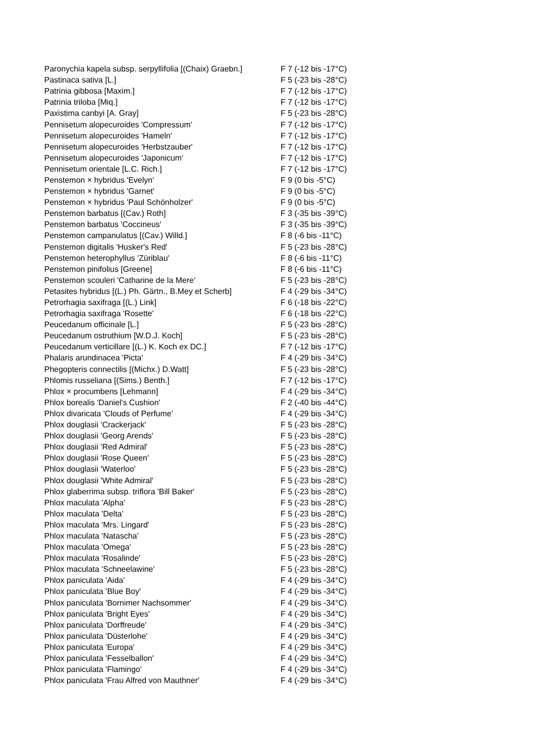| Paronychia kapela subsp. serpyllifolia [(Chaix) Graebn.] | F 7 (-12 bis -17°C) |
| Pastinaca sativa [L.] | F 5 (-23 bis -28°C) |
| Patrinia gibbosa [Maxim.] | F 7 (-12 bis -17°C) |
| Patrinia triloba [Miq.] | F 7 (-12 bis -17°C) |
| Paxistima canbyi [A. Gray] | F 5 (-23 bis -28°C) |
| Pennisetum alopecuroides 'Compressum' | F 7 (-12 bis -17°C) |
| Pennisetum alopecuroides 'Hameln' | F 7 (-12 bis -17°C) |
| Pennisetum alopecuroides 'Herbstzauber' | F 7 (-12 bis -17°C) |
| Pennisetum alopecuroides 'Japonicum' | F 7 (-12 bis -17°C) |
| Pennisetum orientale [L.C. Rich.] | F 7 (-12 bis -17°C) |
| Penstemon × hybridus 'Evelyn' | F 9 (0 bis -5°C) |
| Penstemon × hybridus 'Garnet' | F 9 (0 bis -5°C) |
| Penstemon × hybridus 'Paul Schönholzer' | F 9 (0 bis -5°C) |
| Penstemon barbatus [(Cav.) Roth] | F 3 (-35 bis -39°C) |
| Penstemon barbatus 'Coccineus' | F 3 (-35 bis -39°C) |
| Penstemon campanulatus [(Cav.) Willd.] | F 8 (-6 bis -11°C) |
| Penstemon digitalis 'Husker's Red' | F 5 (-23 bis -28°C) |
| Penstemon heterophyllus 'Züriblau' | F 8 (-6 bis -11°C) |
| Penstemon pinifolius [Greene] | F 8 (-6 bis -11°C) |
| Penstemon scouleri 'Catharine de la Mere' | F 5 (-23 bis -28°C) |
| Petasites hybridus [(L.) Ph. Gärtn., B.Mey et Scherb] | F 4 (-29 bis -34°C) |
| Petrorhagia saxifraga [(L.) Link] | F 6 (-18 bis -22°C) |
| Petrorhagia saxifraga 'Rosette' | F 6 (-18 bis -22°C) |
| Peucedanum officinale [L.] | F 5 (-23 bis -28°C) |
| Peucedanum ostruthium [W.D.J. Koch] | F 5 (-23 bis -28°C) |
| Peucedanum verticillare [(L.) K. Koch ex DC.] | F 7 (-12 bis -17°C) |
| Phalaris arundinacea 'Picta' | F 4 (-29 bis -34°C) |
| Phegopteris connectilis [(Michx.) D.Watt] | F 5 (-23 bis -28°C) |
| Phlomis russeliana [(Sims.) Benth.] | F 7 (-12 bis -17°C) |
| Phlox × procumbens [Lehmann] | F 4 (-29 bis -34°C) |
| Phlox borealis 'Daniel's Cushion' | F 2 (-40 bis -44°C) |
| Phlox divaricata 'Clouds of Perfume' | F 4 (-29 bis -34°C) |
| Phlox douglasii 'Crackerjack' | F 5 (-23 bis -28°C) |
| Phlox douglasii 'Georg Arends' | F 5 (-23 bis -28°C) |
| Phlox douglasii 'Red Admiral' | F 5 (-23 bis -28°C) |
| Phlox douglasii 'Rose Queen' | F 5 (-23 bis -28°C) |
| Phlox douglasii 'Waterloo' | F 5 (-23 bis -28°C) |
| Phlox douglasii 'White Admiral' | F 5 (-23 bis -28°C) |
| Phlox glaberrima subsp. triflora 'Bill Baker' | F 5 (-23 bis -28°C) |
| Phlox maculata 'Alpha' | F 5 (-23 bis -28°C) |
| Phlox maculata 'Delta' | F 5 (-23 bis -28°C) |
| Phlox maculata 'Mrs. Lingard' | F 5 (-23 bis -28°C) |
| Phlox maculata 'Natascha' | F 5 (-23 bis -28°C) |
| Phlox maculata 'Omega' | F 5 (-23 bis -28°C) |
| Phlox maculata 'Rosalinde' | F 5 (-23 bis -28°C) |
| Phlox maculata 'Schneelawine' | F 5 (-23 bis -28°C) |
| Phlox paniculata 'Aida' | F 4 (-29 bis -34°C) |
| Phlox paniculata 'Blue Boy' | F 4 (-29 bis -34°C) |
| Phlox paniculata 'Bornimer Nachsommer' | F 4 (-29 bis -34°C) |
| Phlox paniculata 'Bright Eyes' | F 4 (-29 bis -34°C) |
| Phlox paniculata 'Dorffreude' | F 4 (-29 bis -34°C) |
| Phlox paniculata 'Düsterlohe' | F 4 (-29 bis -34°C) |
| Phlox paniculata 'Europa' | F 4 (-29 bis -34°C) |
| Phlox paniculata 'Fesselballon' | F 4 (-29 bis -34°C) |
| Phlox paniculata 'Flamingo' | F 4 (-29 bis -34°C) |
| Phlox paniculata 'Frau Alfred von Mauthner' | F 4 (-29 bis -34°C) |